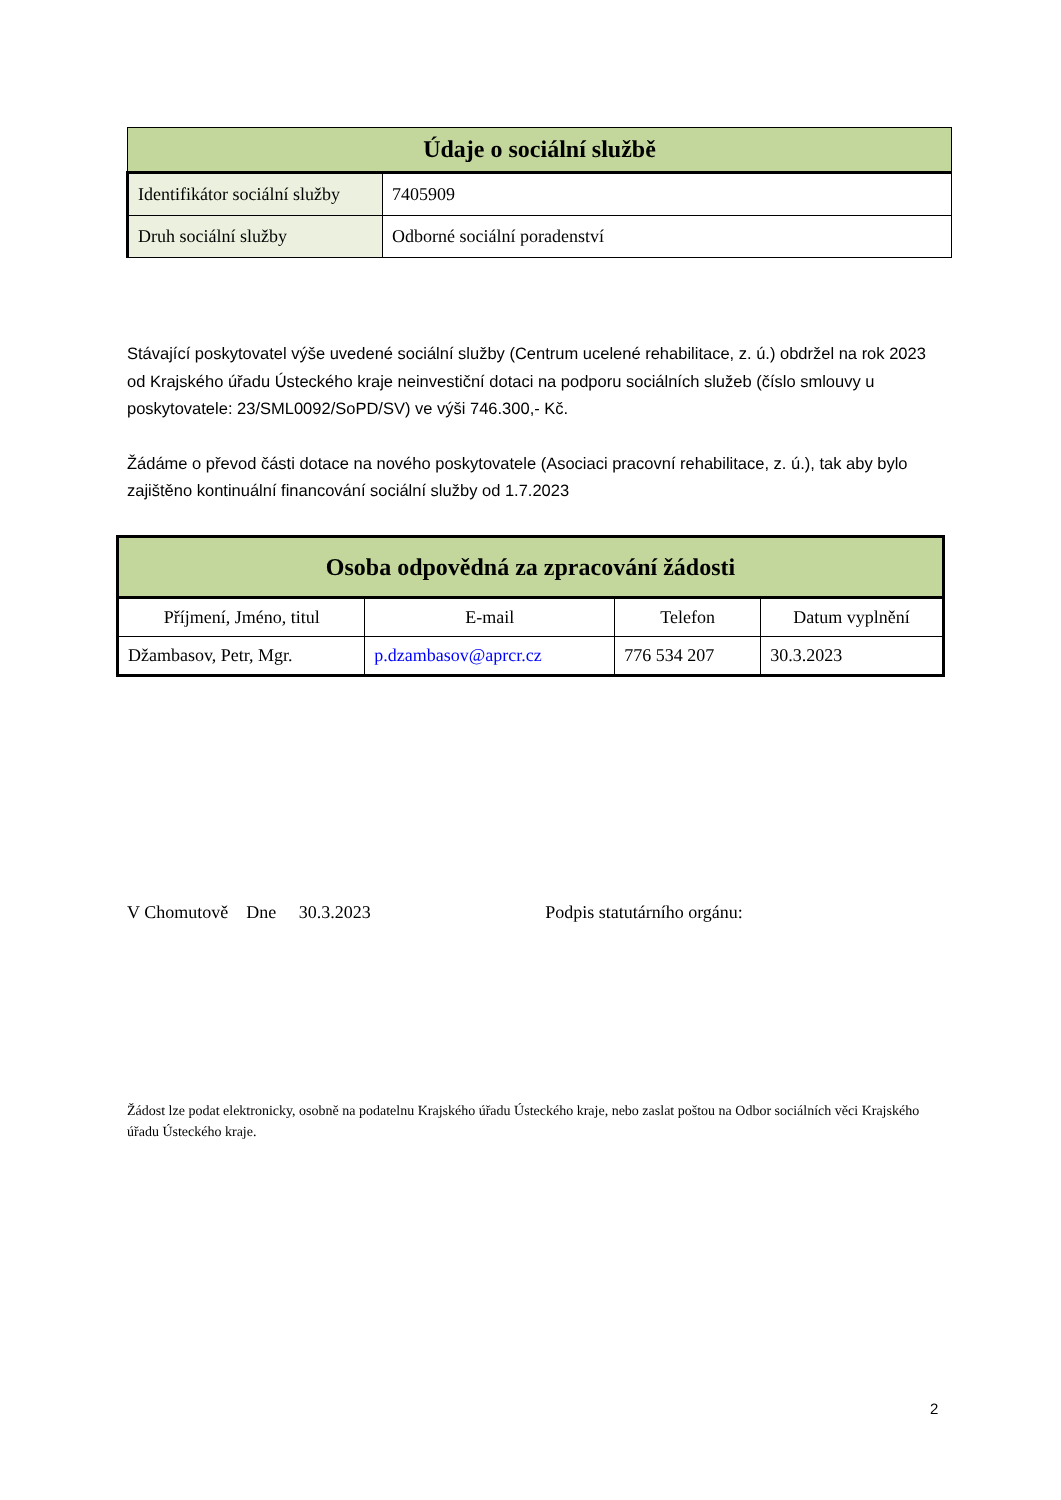| Údaje o sociální službě | |
| --- | --- |
| Identifikátor sociální služby | 7405909 |
| Druh sociální služby | Odborné sociální poradenství |
Stávající poskytovatel výše uvedené sociální služby (Centrum ucelené rehabilitace, z. ú.) obdržel na rok 2023 od Krajského úřadu Ústeckého kraje neinvestiční dotaci na podporu sociálních služeb (číslo smlouvy u poskytovatele: 23/SML0092/SoPD/SV) ve výši 746.300,- Kč.
Žádáme o převod části dotace na nového poskytovatele (Asociaci pracovní rehabilitace, z. ú.), tak aby bylo zajištěno kontinuální financování sociální služby od 1.7.2023
| Osoba odpovědná za zpracování žádosti | | | |
| --- | --- | --- | --- |
| Příjmení, Jméno, titul | E-mail | Telefon | Datum vyplnění |
| Džambasov, Petr, Mgr. | p.dzambasov@aprcr.cz | 776 534 207 | 30.3.2023 |
V Chomutově Dne 30.3.2023 Podpis statutárního orgánu:
Žádost lze podat elektronicky, osobně na podatelnu Krajského úřadu Ústeckého kraje, nebo zaslat poštou na Odbor sociálních věci Krajského úřadu Ústeckého kraje.
2